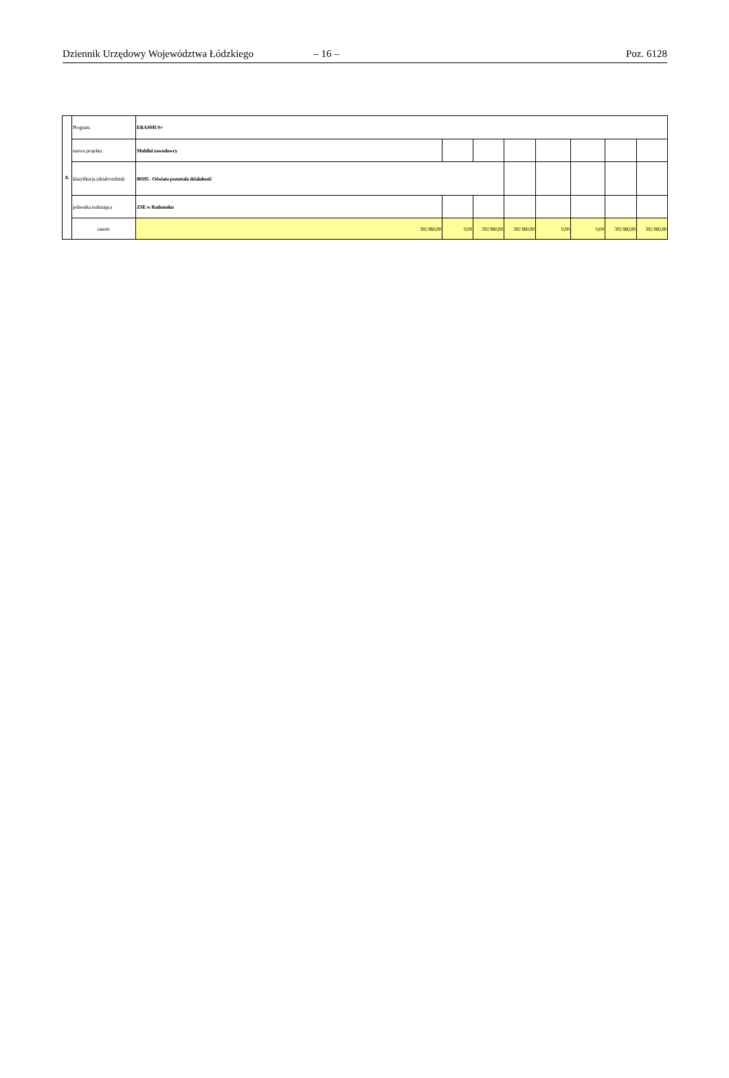Dziennik Urzędowy Województwa Łódzkiego – 16 – Poz. 6128
| 8. | Program: | ERASMUS+ | | | | | | | |
| | nazwa projektu: | Mobilni zawodowcy | | | | | | | |
| | klasyfikacja (dział/rozdział) | 80195 - Oświata pozostała działalność | | | | | | | |
| | jednostka realizująca | ZSE w Radomsku | | | | | | | |
| | razem: | 392 860,80 | 0,00 | 392 860,80 | 392 860,80 | 0,00 | 0,00 | 392 860,80 | 392 860,80 |